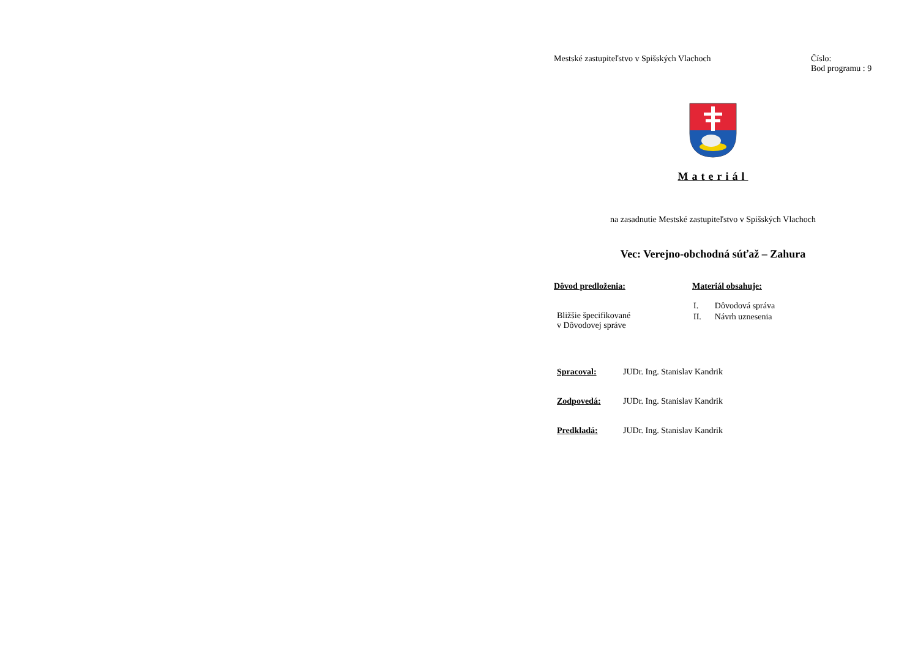Mestské zastupiteľstvo v Spišských Vlachoch
Číslo:
Bod programu : 9
Materiál
na zasadnutie Mestské zastupiteľstvo v Spišských Vlachoch
Vec: Verejno-obchodná súťaž – Zahura
Dôvod predloženia:
Bližšie špecifikované
v Dôvodovej správe
Materiál obsahuje:
| I. | Dôvodová správa |
| II. | Návrh uznesenia |
Spracoval: JUDr. Ing. Stanislav Kandrik
Zodpovedá: JUDr. Ing. Stanislav Kandrik
Predkladá: JUDr. Ing. Stanislav Kandrik